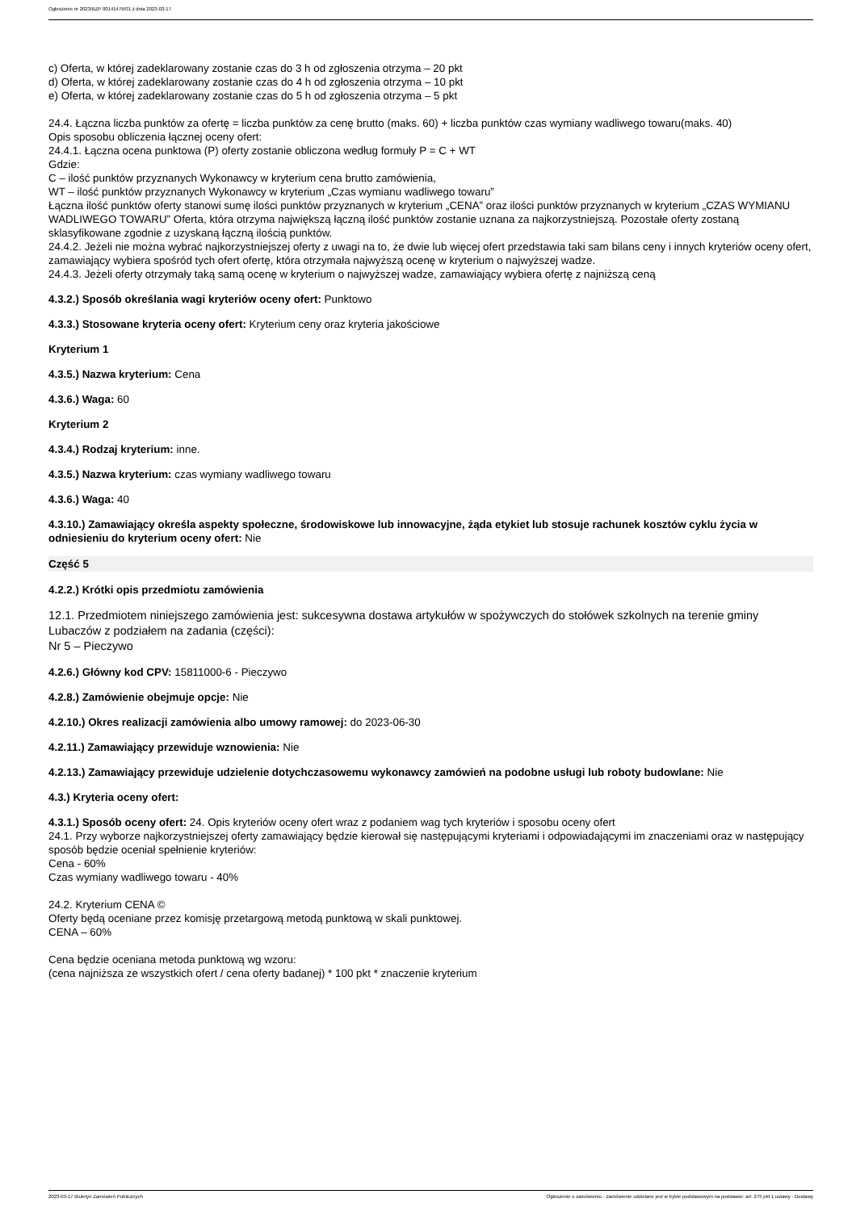Ogłoszenie nr 2023/BZP 00141476/01 z dnia 2023-03-17
c) Oferta, w której zadeklarowany zostanie czas do 3 h od zgłoszenia otrzyma – 20 pkt
d) Oferta, w której zadeklarowany zostanie czas do 4 h od zgłoszenia otrzyma – 10 pkt
e) Oferta, w której zadeklarowany zostanie czas do 5 h od zgłoszenia otrzyma – 5 pkt
24.4. Łączna liczba punktów za ofertę = liczba punktów za cenę brutto (maks. 60) + liczba punktów czas wymiany wadliwego towaru(maks. 40)
Opis sposobu obliczenia łącznej oceny ofert:
24.4.1. Łączna ocena punktowa (P) oferty zostanie obliczona według formuły P = C + WT
Gdzie:
C – ilość punktów przyznanych Wykonawcy w kryterium cena brutto zamówienia,
WT – ilość punktów przyznanych Wykonawcy w kryterium „Czas wymianu wadliwego towaru”
Łączna ilość punktów oferty stanowi sumę ilości punktów przyznanych w kryterium „CENA” oraz ilości punktów przyznanych w kryterium „CZAS WYMIANU WADLIWEGO TOWARU” Oferta, która otrzyma największą łączną ilość punktów zostanie uznana za najkorzystniejszą. Pozostałe oferty zostaną sklasyfikowane zgodnie z uzyskaną łączną ilością punktów.
24.4.2. Jeżeli nie można wybrać najkorzystniejszej oferty z uwagi na to, że dwie lub więcej ofert przedstawia taki sam bilans ceny i innych kryteriów oceny ofert, zamawiający wybiera spośród tych ofert ofertę, która otrzymała najwyższą ocenę w kryterium o najwyższej wadze.
24.4.3. Jeżeli oferty otrzymały taką samą ocenę w kryterium o najwyższej wadze, zamawiający wybiera ofertę z najniższą ceną
4.3.2.) Sposób określania wagi kryteriów oceny ofert: Punktowo
4.3.3.) Stosowane kryteria oceny ofert: Kryterium ceny oraz kryteria jakościowe
Kryterium 1
4.3.5.) Nazwa kryterium: Cena
4.3.6.) Waga: 60
Kryterium 2
4.3.4.) Rodzaj kryterium: inne.
4.3.5.) Nazwa kryterium: czas wymiany wadliwego towaru
4.3.6.) Waga: 40
4.3.10.) Zamawiający określa aspekty społeczne, środowiskowe lub innowacyjne, żąda etykiet lub stosuje rachunek kosztów cyklu życia w odniesieniu do kryterium oceny ofert: Nie
Część 5
4.2.2.) Krótki opis przedmiotu zamówienia
12.1. Przedmiotem niniejszego zamówienia jest: sukcesywna dostawa artykułów w spożywczych do stołówek szkolnych na terenie gminy Lubaczów z podziałem na zadania (części):
Nr 5 – Pieczywo
4.2.6.) Główny kod CPV: 15811000-6 - Pieczywo
4.2.8.) Zamówienie obejmuje opcje: Nie
4.2.10.) Okres realizacji zamówienia albo umowy ramowej: do 2023-06-30
4.2.11.) Zamawiający przewiduje wznowienia: Nie
4.2.13.) Zamawiający przewiduje udzielenie dotychczasowemu wykonawcy zamówień na podobne usługi lub roboty budowlane: Nie
4.3.) Kryteria oceny ofert:
4.3.1.) Sposób oceny ofert: 24. Opis kryteriów oceny ofert wraz z podaniem wag tych kryteriów i sposobu oceny ofert
24.1. Przy wyborze najkorzystniejszej oferty zamawiający będzie kierował się następującymi kryteriami i odpowiadającymi im znaczeniami oraz w następujący sposób będzie oceniał spełnienie kryteriów:
Cena - 60%
Czas wymiany wadliwego towaru - 40%
24.2. Kryterium CENA ©
Oferty będą oceniane przez komisję przetargową metodą punktową w skali punktowej.
CENA – 60%
Cena będzie oceniana metoda punktową wg wzoru:
(cena najniższa ze wszystkich ofert / cena oferty badanej) * 100 pkt * znaczenie kryterium
2023-03-17 Biuletyn Zamówień Publicznych Ogłoszenie o zamówieniu - Zamówienie udzielane jest w trybie podstawowym na podstawie: art. 275 pkt 1 ustawy - Dostawy